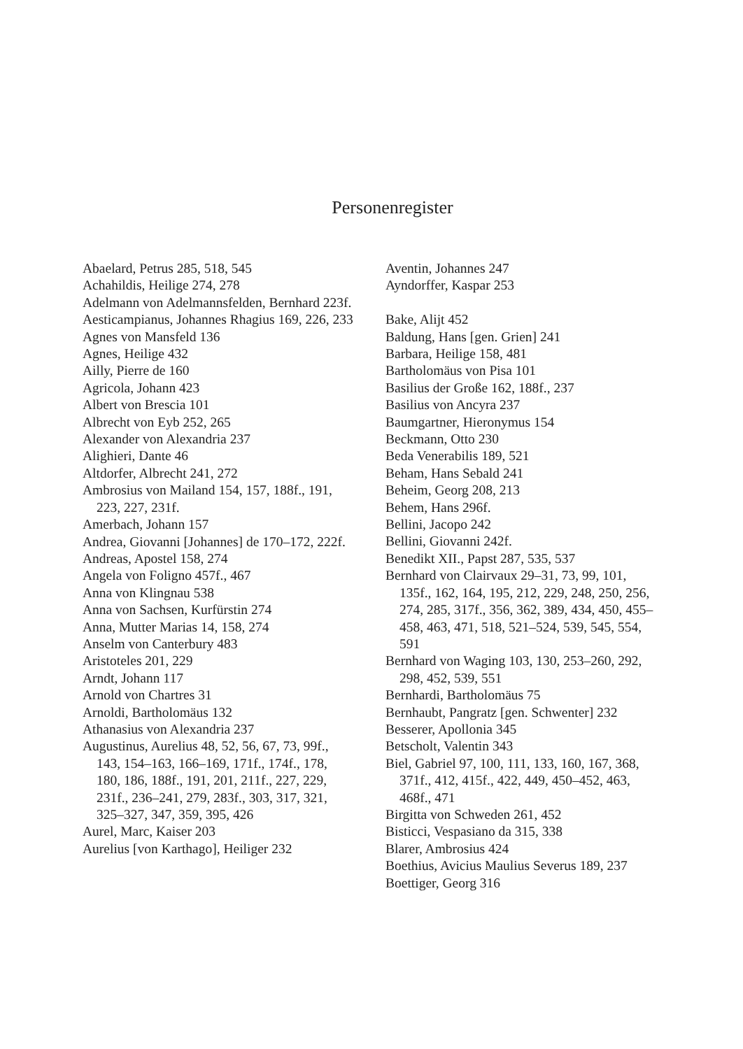Personenregister
Abaelard, Petrus 285, 518, 545
Achahildis, Heilige 274, 278
Adelmann von Adelmannsfelden, Bernhard 223f.
Aesticampianus, Johannes Rhagius 169, 226, 233
Agnes von Mansfeld 136
Agnes, Heilige 432
Ailly, Pierre de 160
Agricola, Johann 423
Albert von Brescia 101
Albrecht von Eyb 252, 265
Alexander von Alexandria 237
Alighieri, Dante 46
Altdorfer, Albrecht 241, 272
Ambrosius von Mailand 154, 157, 188f., 191, 223, 227, 231f.
Amerbach, Johann 157
Andrea, Giovanni [Johannes] de 170–172, 222f.
Andreas, Apostel 158, 274
Angela von Foligno 457f., 467
Anna von Klingnau 538
Anna von Sachsen, Kurfürstin 274
Anna, Mutter Marias 14, 158, 274
Anselm von Canterbury 483
Aristoteles 201, 229
Arndt, Johann 117
Arnold von Chartres 31
Arnoldi, Bartholomäus 132
Athanasius von Alexandria 237
Augustinus, Aurelius 48, 52, 56, 67, 73, 99f., 143, 154–163, 166–169, 171f., 174f., 178, 180, 186, 188f., 191, 201, 211f., 227, 229, 231f., 236–241, 279, 283f., 303, 317, 321, 325–327, 347, 359, 395, 426
Aurel, Marc, Kaiser 203
Aurelius [von Karthago], Heiliger 232
Aventin, Johannes 247
Ayndorffer, Kaspar 253
Bake, Alijt 452
Baldung, Hans [gen. Grien] 241
Barbara, Heilige 158, 481
Bartholomäus von Pisa 101
Basilius der Große 162, 188f., 237
Basilius von Ancyra 237
Baumgartner, Hieronymus 154
Beckmann, Otto 230
Beda Venerabilis 189, 521
Beham, Hans Sebald 241
Beheim, Georg 208, 213
Behem, Hans 296f.
Bellini, Jacopo 242
Bellini, Giovanni 242f.
Benedikt XII., Papst 287, 535, 537
Bernhard von Clairvaux 29–31, 73, 99, 101, 135f., 162, 164, 195, 212, 229, 248, 250, 256, 274, 285, 317f., 356, 362, 389, 434, 450, 455–458, 463, 471, 518, 521–524, 539, 545, 554, 591
Bernhard von Waging 103, 130, 253–260, 292, 298, 452, 539, 551
Bernhardi, Bartholomäus 75
Bernhaubt, Pangratz [gen. Schwenter] 232
Besserer, Apollonia 345
Betscholt, Valentin 343
Biel, Gabriel 97, 100, 111, 133, 160, 167, 368, 371f., 412, 415f., 422, 449, 450–452, 463, 468f., 471
Birgitta von Schweden 261, 452
Bisticci, Vespasiano da 315, 338
Blarer, Ambrosius 424
Boethius, Avicius Maulius Severus 189, 237
Boettiger, Georg 316